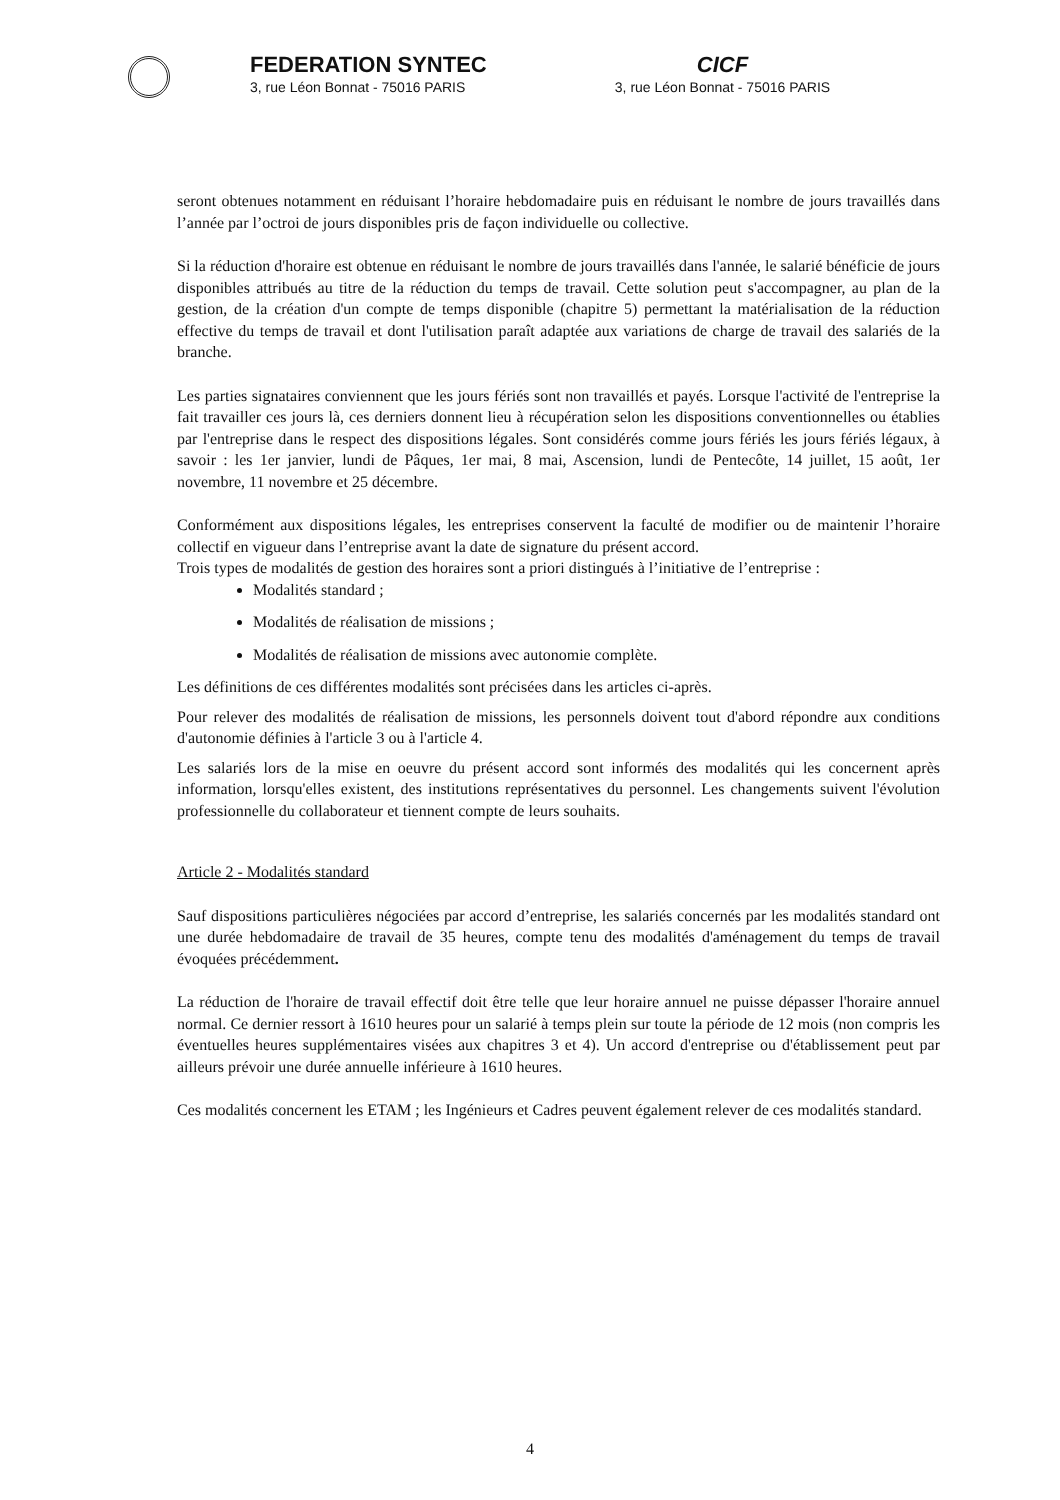FEDERATION SYNTEC
3, rue Léon Bonnat - 75016 PARIS
CICF
3, rue Léon Bonnat - 75016 PARIS
seront obtenues notamment en réduisant l’horaire hebdomadaire puis en réduisant le nombre de jours travaillés dans l’année par l’octroi de jours disponibles pris de façon individuelle ou collective.
Si la réduction d'horaire est obtenue en réduisant le nombre de jours travaillés dans l'année, le salarié bénéficie de jours disponibles attribués au titre de la réduction du temps de travail. Cette solution peut s'accompagner, au plan de la gestion, de la création d'un compte de temps disponible (chapitre 5) permettant la matérialisation de la réduction effective du temps de travail et dont l'utilisation paraît adaptée aux variations de charge de travail des salariés de la branche.
Les parties signataires conviennent que les jours fériés sont non travaillés et payés. Lorsque l'activité de l'entreprise la fait travailler ces jours là, ces derniers donnent lieu à récupération selon les dispositions conventionnelles ou établies par l'entreprise dans le respect des dispositions légales. Sont considérés comme jours fériés les jours fériés légaux, à savoir : les 1er janvier, lundi de Pâques, 1er mai, 8 mai, Ascension, lundi de Pentecôte, 14 juillet, 15 août, 1er novembre, 11 novembre et 25 décembre.
Conformément aux dispositions légales, les entreprises conservent la faculté de modifier ou de maintenir l’horaire collectif en vigueur dans l’entreprise avant la date de signature du présent accord.
Trois types de modalités de gestion des horaires sont a priori distingués à l’initiative de l’entreprise :
Modalités standard ;
Modalités de réalisation de missions ;
Modalités de réalisation de missions avec autonomie complète.
Les définitions de ces différentes modalités sont précisées dans les articles ci-après.
Pour relever des modalités de réalisation de missions, les personnels doivent tout d'abord répondre aux conditions d'autonomie définies à l'article 3 ou à l'article 4.
Les salariés lors de la mise en oeuvre du présent accord sont informés des modalités qui les concernent après information, lorsqu'elles existent, des institutions représentatives du personnel. Les changements suivent l'évolution professionnelle du collaborateur et tiennent compte de leurs souhaits.
Article 2 - Modalités standard
Sauf dispositions particulières négociées par accord d’entreprise, les salariés concernés par les modalités standard ont une durée hebdomadaire de travail de 35 heures, compte tenu des modalités d'aménagement du temps de travail évoquées précédemment.
La réduction de l'horaire de travail effectif doit être telle que leur horaire annuel ne puisse dépasser l'horaire annuel normal. Ce dernier ressort à 1610 heures pour un salarié à temps plein sur toute la période de 12 mois (non compris les éventuelles heures supplémentaires visées aux chapitres 3 et 4). Un accord d'entreprise ou d'établissement peut par ailleurs prévoir une durée annuelle inférieure à 1610 heures.
Ces modalités concernent les ETAM ; les Ingénieurs et Cadres peuvent également relever de ces modalités standard.
4